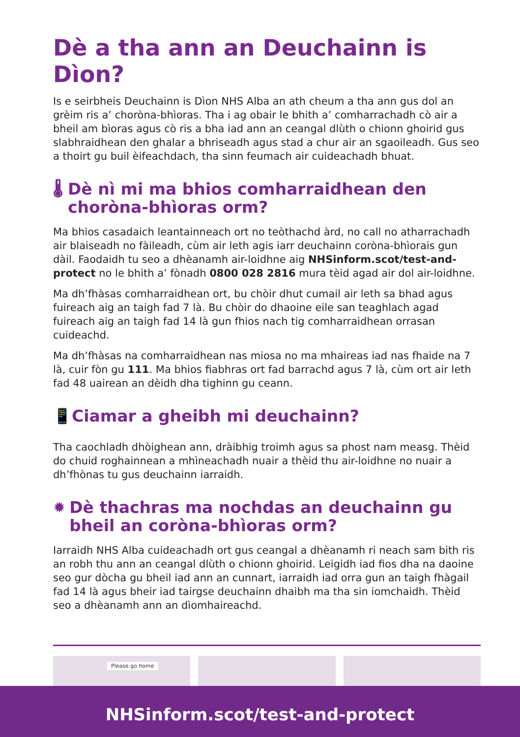Dè a tha ann an Deuchainn is Dìon?
Is e seirbheis Deuchainn is Dìon NHS Alba an ath cheum a tha ann gus dol an grèim ris a’ choròna-bhìoras. Tha i ag obair le bhith a’ comharrachadh cò air a bheil am bìoras agus cò ris a bha iad ann an ceangal dlùth o chionn ghoirid gus slabhraidhean den ghalar a bhriseadh agus stad a chur air an sgaoileadh. Gus seo a thoirt gu buil èifeachdach, tha sinn feumach air cuideachadh bhuat.
🌡 Dè nì mi ma bhios comharraidhean den choròna-bhìoras orm?
Ma bhios casadaich leantainneach ort no teòthachd àrd, no call no atharrachadh air blaiseadh no fàileadh, cùm air leth agis iarr deuchainn coròna-bhìorais gun dàil. Faodaidh tu seo a dhèanamh air-loidhne aig NHSinform.scot/test-and-protect no le bhith a’ fònadh 0800 028 2816 mura tèid agad air dol air-loidhne.
Ma dh’fhàsas comharraidhean ort, bu chòir dhut cumail air leth sa bhad agus fuireach aig an taigh fad 7 là. Bu chòir do dhaoine eile san teaghlach agad fuireach aig an taigh fad 14 là gun fhios nach tig comharraidhean orrasan cuideachd.
Ma dh’fhàsas na comharraidhean nas miosa no ma mhaireas iad nas fhaide na 7 là, cuir fòn gu 111. Ma bhios fiabhras ort fad barrachd agus 7 là, cùm ort air leth fad 48 uairean an dèidh dha tighinn gu ceann.
📱 Ciamar a gheibh mi deuchainn?
Tha caochladh dhòighean ann, dràibhig troimh agus sa phost nam measg. Thèid do chuid roghainnean a mhìneachadh nuair a thèid thu air-loidhne no nuair a dh’fhònas tu gus deuchainn iarraidh.
✹ Dè thachras ma nochdas an deuchainn gu bheil an coròna-bhìoras orm?
Iarraidh NHS Alba cuideachadh ort gus ceangal a dhèanamh ri neach sam bith ris an robh thu ann an ceangal dlùth o chionn ghoirid. Leigidh iad fios dha na daoine seo gur dòcha gu bheil iad ann an cunnart, iarraidh iad orra gun an taigh fhàgail fad 14 là agus bheir iad tairgse deuchainn dhaibh ma tha sin iomchaidh. Thèid seo a dhèanamh ann an dìomhaireachd.
Please go home
NHSinform.scot/test-and-protect